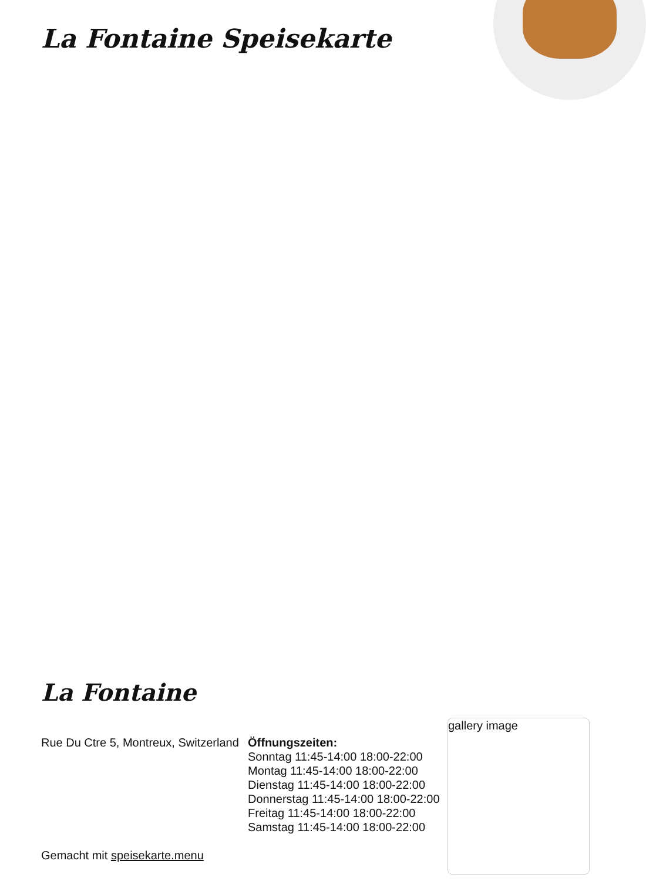La Fontaine Speisekarte
La Fontaine
Rue Du Ctre 5, Montreux, Switzerland
Gemacht mit speisekarte.menu
Öffnungszeiten:
Sonntag 11:45-14:00 18:00-22:00
Montag 11:45-14:00 18:00-22:00
Dienstag 11:45-14:00 18:00-22:00
Donnerstag 11:45-14:00 18:00-22:00
Freitag 11:45-14:00 18:00-22:00
Samstag 11:45-14:00 18:00-22:00
gallery image